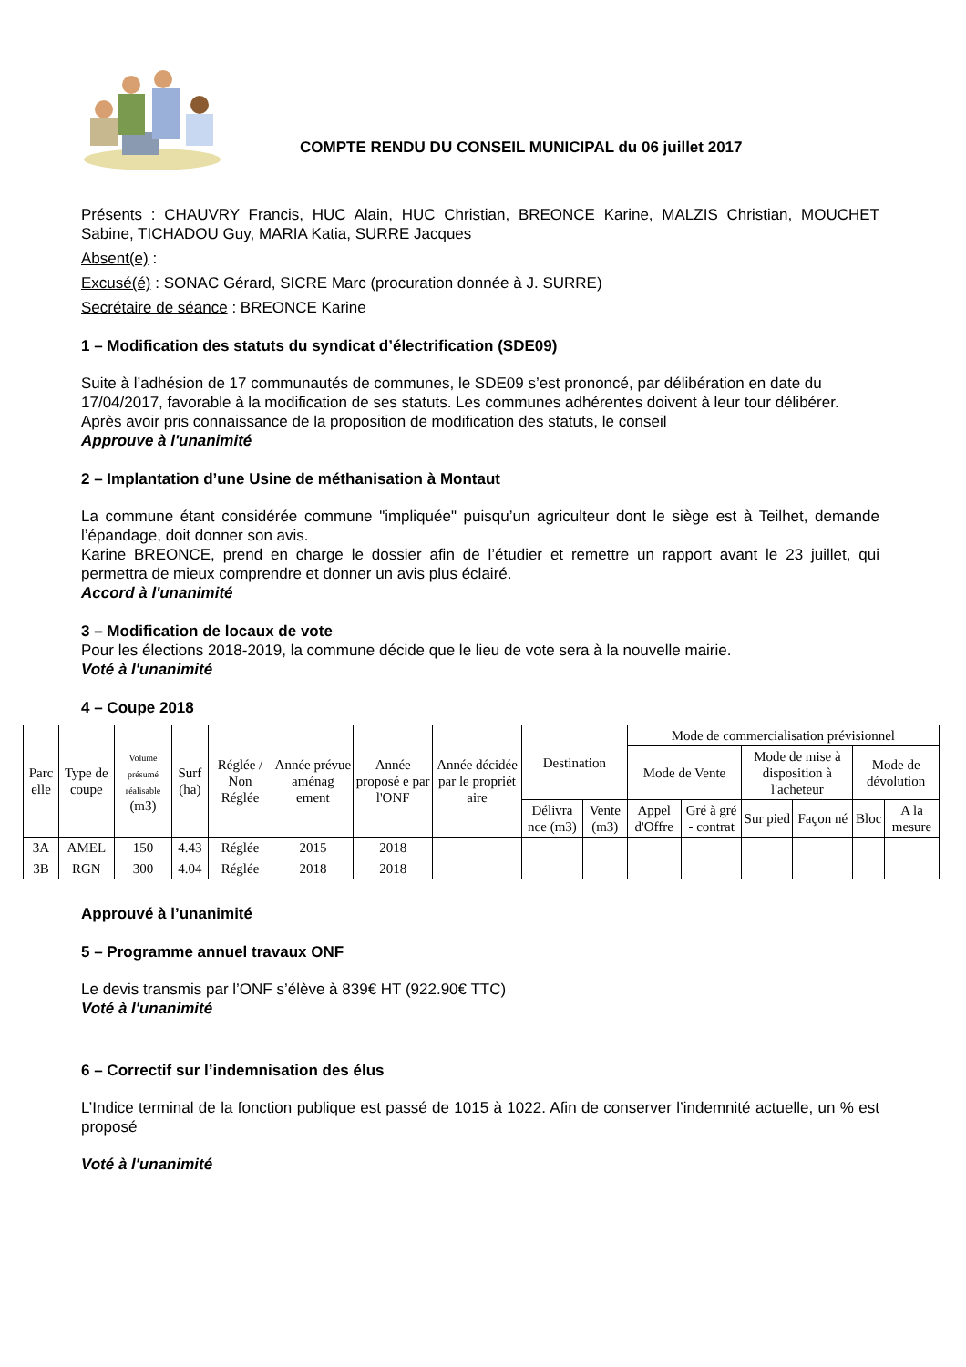COMPTE RENDU DU CONSEIL MUNICIPAL du 06 juillet 2017
Présents : CHAUVRY Francis, HUC Alain, HUC Christian, BREONCE Karine, MALZIS Christian, MOUCHET Sabine, TICHADOU Guy, MARIA Katia, SURRE Jacques
Absent(e) :
Excusé(é) : SONAC Gérard, SICRE Marc (procuration donnée à J. SURRE)
Secrétaire de séance : BREONCE Karine
1 – Modification des statuts du syndicat d’électrification (SDE09)
Suite à l’adhésion de 17 communautés de communes, le SDE09 s’est prononcé, par délibération en date du 17/04/2017, favorable à la modification de ses statuts. Les communes adhérentes doivent à leur tour délibérer. Après avoir pris connaissance de la proposition de modification des statuts, le conseil
Approuve à l'unanimité
2 – Implantation d’une Usine de méthanisation à Montaut
La commune étant considérée commune "impliquée" puisqu’un agriculteur dont le siège est à Teilhet, demande l’épandage, doit donner son avis.
Karine BREONCE, prend en charge le dossier afin de l’étudier et remettre un rapport avant le 23 juillet, qui permettra de mieux comprendre et donner un avis plus éclairé.
Accord à l'unanimité
3 – Modification de locaux de vote
Pour les élections 2018-2019, la commune décide que le lieu de vote sera à la nouvelle mairie.
Voté à l'unanimité
4 – Coupe 2018
| Parc elle | Type de coupe | Volume présumé réalisable (m3) | Surf (ha) | Réglée / Non Réglée | Année prévue aménag ement | Année proposé e par l'ONF | Année décidée par le propriét aire | Destination | | Mode de commercialisation prévisionnel | | | | | |
| --- | --- | --- | --- | --- | --- | --- | --- | --- | --- | --- | --- | --- | --- | --- | --- |
| | | | | | | | | | | Mode de Vente | | Mode de mise à disposition à l'acheteur | | Mode de dévolution | |
| | | | | | | | | Délivra nce (m3) | Vente (m3) | Appel d'Offre | Gré à gré - contrat | Sur pied | Façon né | Bloc | A la mesure |
| 3A | AMEL | 150 | 4.43 | Réglée | 2015 | 2018 | | | | | | | | | |
| 3B | RGN | 300 | 4.04 | Réglée | 2018 | 2018 | | | | | | | | | |
Approuvé à l’unanimité
5 – Programme annuel travaux ONF
Le devis transmis par l’ONF s’élève à 839€ HT (922.90€ TTC)
Voté à l'unanimité
6 – Correctif sur l’indemnisation des élus
L’Indice terminal de la fonction publique est passé de 1015 à 1022. Afin de conserver l’indemnité actuelle, un % est proposé
Voté à l'unanimité